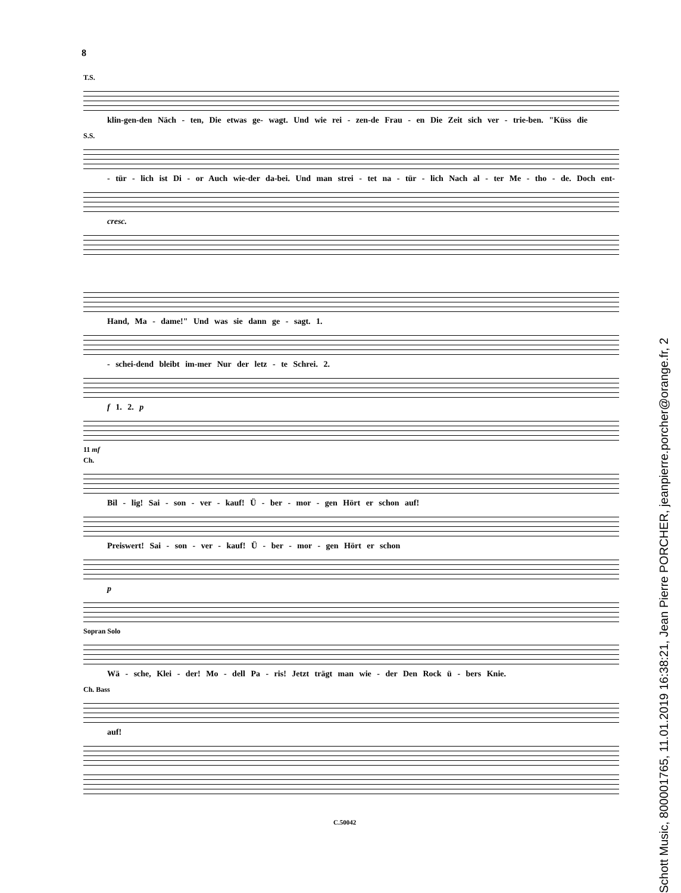8
T.S.
klin-gen-den Näch - ten, Die etwas ge- wagt. Und wie rei - zen-de Frau - en Die Zeit sich ver - trie-ben. "Küss die
S.S.
- tür - lich ist Di - or Auch wie-der da-bei. Und man strei - tet na - tür - lich Nach al - ter Me - tho - de. Doch ent-
cresc.
Hand, Ma - dame!" Und was sie dann ge - sagt. 1.
- schei-dend bleibt im-mer Nur der letz - te Schrei. 2.
f 1. 2. p
11 mf
Ch.
Bil - lig! Sai - son - ver - kauf! Ü - ber - mor - gen Hört er schon auf!
Preiswert! Sai - son - ver - kauf! Ü - ber - mor - gen Hört er schon
p
Sopran Solo
Wä - sche, Klei - der! Mo - dell Pa - ris! Jetzt trägt man wie - der Den Rock ü - bers Knie.
Ch. Bass
auf!
C.50042
Schott Music, 800001765, 11.01.2019 16:38:21, Jean Pierre PORCHER, jeanpierre.porcher@orange.fr, 2